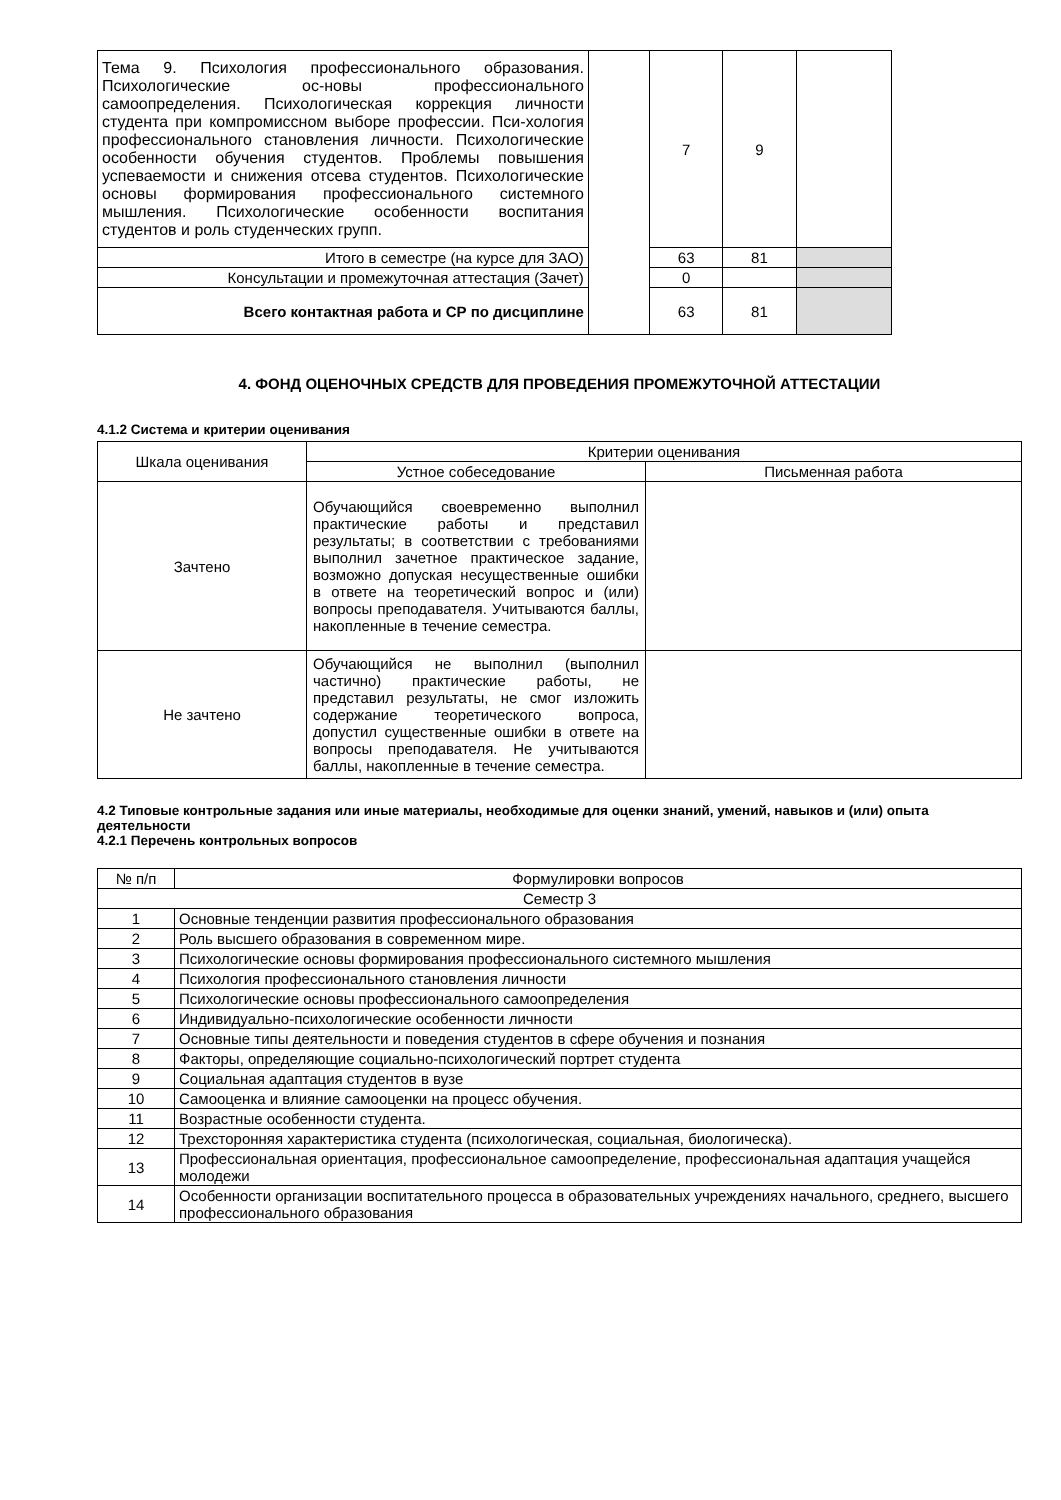| Тема 9. Психология профессионального образования. Психологические ос-новы профессионального самоопределения. Психологическая коррекция личности студента при компромиссном выборе профессии. Пси-хология профессионального становления личности. Психологические особенности обучения студентов. Проблемы повышения успеваемости и снижения отсева студентов. Психологические основы формирования профессионального системного мышления. Психологические особенности воспитания студентов и роль студенческих групп. | | 7 | 9 | |
| Итого в семестре (на курсе для ЗАО) | | 63 | 81 | |
| Консультации и промежуточная аттестация (Зачет) | | 0 | | |
| Всего контактная работа и СР по дисциплине | | 63 | 81 | |
4. ФОНД ОЦЕНОЧНЫХ СРЕДСТВ ДЛЯ ПРОВЕДЕНИЯ ПРОМЕЖУТОЧНОЙ АТТЕСТАЦИИ
4.1.2 Система и критерии оценивания
| Шкала оценивания | Критерии оценивания | |
| | Устное собеседование | Письменная работа |
| Зачтено | Обучающийся своевременно выполнил практические работы и представил результаты; в соответствии с требованиями выполнил зачетное практическое задание, возможно допуская несущественные ошибки в ответе на теоретический вопрос и (или) вопросы преподавателя. Учитываются баллы, накопленные в течение семестра. | |
| Не зачтено | Обучающийся не выполнил (выполнил частично) практические работы, не представил результаты, не смог изложить содержание теоретического вопроса, допустил существенные ошибки в ответе на вопросы преподавателя. Не учитываются баллы, накопленные в течение семестра. | |
4.2 Типовые контрольные задания или иные материалы, необходимые для оценки знаний, умений, навыков и (или) опыта деятельности
4.2.1 Перечень контрольных вопросов
| № п/п | Формулировки вопросов |
| Семестр 3 | |
| 1 | Основные тенденции развития профессионального образования |
| 2 | Роль высшего образования в современном мире. |
| 3 | Психологические основы формирования профессионального системного мышления |
| 4 | Психология профессионального становления личности |
| 5 | Психологические основы профессионального самоопределения |
| 6 | Индивидуально-психологические особенности личности |
| 7 | Основные типы деятельности и поведения студентов в сфере обучения и познания |
| 8 | Факторы, определяющие социально-психологический портрет студента |
| 9 | Социальная адаптация студентов в вузе |
| 10 | Самооценка и влияние самооценки на процесс обучения. |
| 11 | Возрастные особенности студента. |
| 12 | Трехсторонняя характеристика студента (психологическая, социальная, биологическа). |
| 13 | Профессиональная ориентация, профессиональное самоопределение, профессиональная адаптация учащейся молодежи |
| 14 | Особенности организации воспитательного процесса в образовательных учреждениях начального, среднего, высшего профессионального образования |